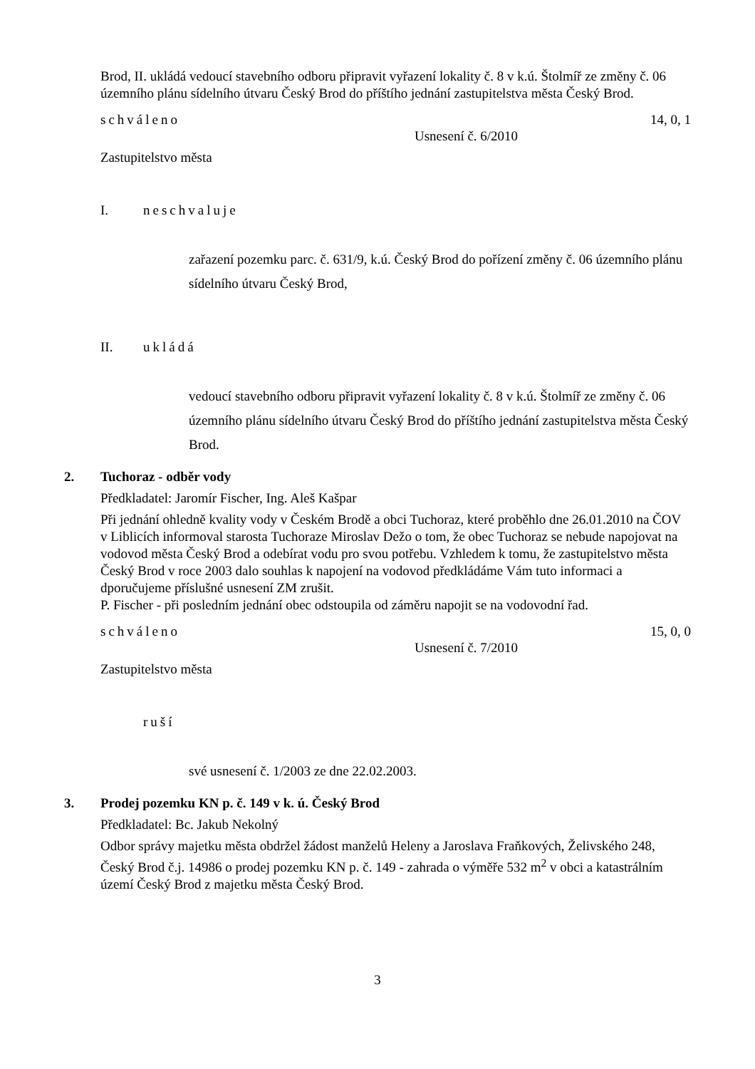Brod, II. ukládá vedoucí stavebního odboru připravit vyřazení lokality č. 8 v k.ú. Štolmíř ze změny č. 06 územního plánu sídelního útvaru Český Brod do příštího jednání zastupitelstva města Český Brod.
schváleno 14, 0, 1
Usnesení č. 6/2010
Zastupitelstvo města
I. neschvaluje
zařazení pozemku parc. č. 631/9, k.ú. Český Brod do pořízení změny č. 06 územního plánu sídelního útvaru Český Brod,
II. ukládá
vedoucí stavebního odboru připravit vyřazení lokality č. 8 v k.ú. Štolmíř ze změny č. 06 územního plánu sídelního útvaru Český Brod do příštího jednání zastupitelstva města Český Brod.
2. Tuchoraz - odběr vody
Předkladatel: Jaromír Fischer, Ing. Aleš Kašpar
Při jednání ohledně kvality vody v Českém Brodě a obci Tuchoraz, které proběhlo dne 26.01.2010 na ČOV v Liblicích informoval starosta Tuchoraze Miroslav Dežo o tom, že obec Tuchoraz se nebude napojovat na vodovod města Český Brod a odebírat vodu pro svou potřebu. Vzhledem k tomu, že zastupitelstvo města Český Brod v roce 2003 dalo souhlas k napojení na vodovod předkládáme Vám tuto informaci a dporučujeme příslušné usnesení ZM zrušit.
P. Fischer - při posledním jednání obec odstoupila od záměru napojit se na vodovodní řad.
schváleno 15, 0, 0
Usnesení č. 7/2010
Zastupitelstvo města
ruší
své usnesení č. 1/2003 ze dne 22.02.2003.
3. Prodej pozemku KN p. č. 149 v k. ú. Český Brod
Předkladatel: Bc. Jakub Nekolný
Odbor správy majetku města obdržel žádost manželů Heleny a Jaroslava Fraňkových, Želivského 248, Český Brod č.j. 14986 o prodej pozemku KN p. č. 149 - zahrada o výměře 532 m<sup>2</sup> v obci a katastrálním území Český Brod z majetku města Český Brod.
3